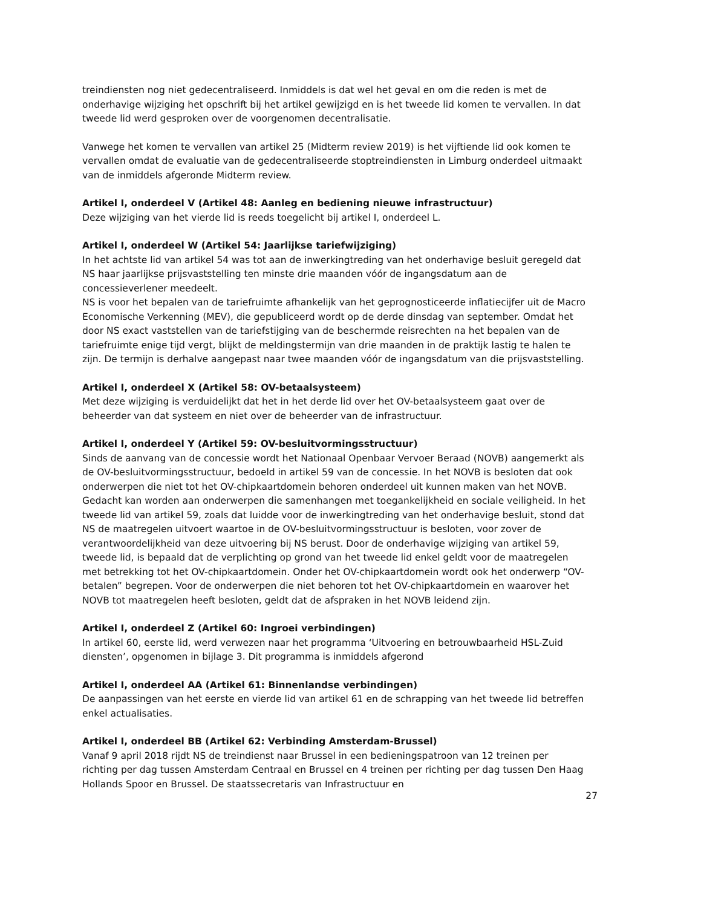treindiensten nog niet gedecentraliseerd. Inmiddels is dat wel het geval en om die reden is met de onderhavige wijziging het opschrift bij het artikel gewijzigd en is het tweede lid komen te vervallen. In dat tweede lid werd gesproken over de voorgenomen decentralisatie.
Vanwege het komen te vervallen van artikel 25 (Midterm review 2019) is het vijftiende lid ook komen te vervallen omdat de evaluatie van de gedecentraliseerde stoptreindiensten in Limburg onderdeel uitmaakt van de inmiddels afgeronde Midterm review.
Artikel I, onderdeel V (Artikel 48: Aanleg en bediening nieuwe infrastructuur)
Deze wijziging van het vierde lid is reeds toegelicht bij artikel I, onderdeel L.
Artikel I, onderdeel W (Artikel 54: Jaarlijkse tariefwijziging)
In het achtste lid van artikel 54 was tot aan de inwerkingtreding van het onderhavige besluit geregeld dat NS haar jaarlijkse prijsvaststelling ten minste drie maanden vóór de ingangsdatum aan de concessieverlener meedeelt.
NS is voor het bepalen van de tariefruimte afhankelijk van het geprognosticeerde inflatiecijfer uit de Macro Economische Verkenning (MEV), die gepubliceerd wordt op de derde dinsdag van september. Omdat het door NS exact vaststellen van de tariefstijging van de beschermde reisrechten na het bepalen van de tariefruimte enige tijd vergt, blijkt de meldingstermijn van drie maanden in de praktijk lastig te halen te zijn. De termijn is derhalve aangepast naar twee maanden vóór de ingangsdatum van die prijsvaststelling.
Artikel I, onderdeel X (Artikel 58: OV-betaalsysteem)
Met deze wijziging is verduidelijkt dat het in het derde lid over het OV-betaalsysteem gaat over de beheerder van dat systeem en niet over de beheerder van de infrastructuur.
Artikel I, onderdeel Y (Artikel 59: OV-besluitvormingsstructuur)
Sinds de aanvang van de concessie wordt het Nationaal Openbaar Vervoer Beraad (NOVB) aangemerkt als de OV-besluitvormingsstructuur, bedoeld in artikel 59 van de concessie. In het NOVB is besloten dat ook onderwerpen die niet tot het OV-chipkaartdomein behoren onderdeel uit kunnen maken van het NOVB. Gedacht kan worden aan onderwerpen die samenhangen met toegankelijkheid en sociale veiligheid. In het tweede lid van artikel 59, zoals dat luidde voor de inwerkingtreding van het onderhavige besluit, stond dat NS de maatregelen uitvoert waartoe in de OV-besluitvormingsstructuur is besloten, voor zover de verantwoordelijkheid van deze uitvoering bij NS berust. Door de onderhavige wijziging van artikel 59, tweede lid, is bepaald dat de verplichting op grond van het tweede lid enkel geldt voor de maatregelen met betrekking tot het OV-chipkaartdomein. Onder het OV-chipkaartdomein wordt ook het onderwerp “OV-betalen” begrepen. Voor de onderwerpen die niet behoren tot het OV-chipkaartdomein en waarover het NOVB tot maatregelen heeft besloten, geldt dat de afspraken in het NOVB leidend zijn.
Artikel I, onderdeel Z (Artikel 60: Ingroei verbindingen)
In artikel 60, eerste lid, werd verwezen naar het programma ‘Uitvoering en betrouwbaarheid HSL-Zuid diensten’, opgenomen in bijlage 3. Dit programma is inmiddels afgerond
Artikel I, onderdeel AA (Artikel 61: Binnenlandse verbindingen)
De aanpassingen van het eerste en vierde lid van artikel 61 en de schrapping van het tweede lid betreffen enkel actualisaties.
Artikel I, onderdeel BB (Artikel 62: Verbinding Amsterdam-Brussel)
Vanaf 9 april 2018 rijdt NS de treindienst naar Brussel in een bedieningspatroon van 12 treinen per richting per dag tussen Amsterdam Centraal en Brussel en 4 treinen per richting per dag tussen Den Haag Hollands Spoor en Brussel. De staatssecretaris van Infrastructuur en
27